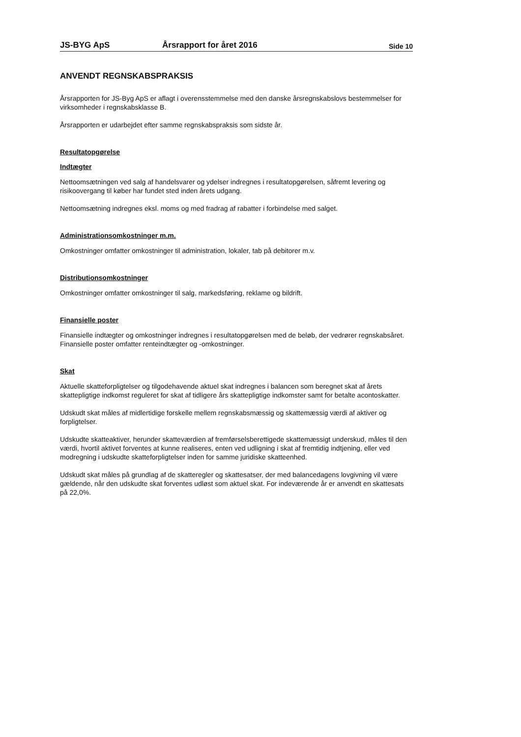JS-BYG ApS Årsrapport for året 2016 Side 10
ANVENDT REGNSKABSPRAKSIS
Årsrapporten for JS-Byg ApS er aflagt i overensstemmelse med den danske årsregnskabslovs bestemmelser for virksomheder i regnskabsklasse B.
Årsrapporten er udarbejdet efter samme regnskabspraksis som sidste år.
Resultatopgørelse
Indtægter
Nettoomsætningen ved salg af handelsvarer og ydelser indregnes i resultatopgørelsen, såfremt levering og risikoovergang til køber har fundet sted inden årets udgang.
Nettoomsætning indregnes eksl. moms og med fradrag af rabatter i forbindelse med salget.
Administrationsomkostninger m.m.
Omkostninger omfatter omkostninger til administration, lokaler, tab på debitorer m.v.
Distributionsomkostninger
Omkostninger omfatter omkostninger til salg, markedsføring, reklame og bildrift.
Finansielle poster
Finansielle indtægter og omkostninger indregnes i resultatopgørelsen med de beløb, der vedrører regnskabsåret. Finansielle poster omfatter renteindtægter og -omkostninger.
Skat
Aktuelle skatteforpligtelser og tilgodehavende aktuel skat indregnes i balancen som beregnet skat af årets skattepligtige indkomst reguleret for skat af tidligere års skattepligtige indkomster samt for betalte acontoskatter.
Udskudt skat måles af midlertidige forskelle mellem regnskabsmæssig og skattemæssig værdi af aktiver og forpligtelser.
Udskudte skatteaktiver, herunder skatteværdien af fremførselsberettigede skattemæssigt underskud, måles til den værdi, hvortil aktivet forventes at kunne realiseres, enten ved udligning i skat af fremtidig indtjening, eller ved modregning i udskudte skatteforpligtelser inden for samme juridiske skatteenhed.
Udskudt skat måles på grundlag af de skatteregler og skattesatser, der med balancedagens lovgivning vil være gældende, når den udskudte skat forventes udløst som aktuel skat. For indeværende år er anvendt en skattesats på 22,0%.